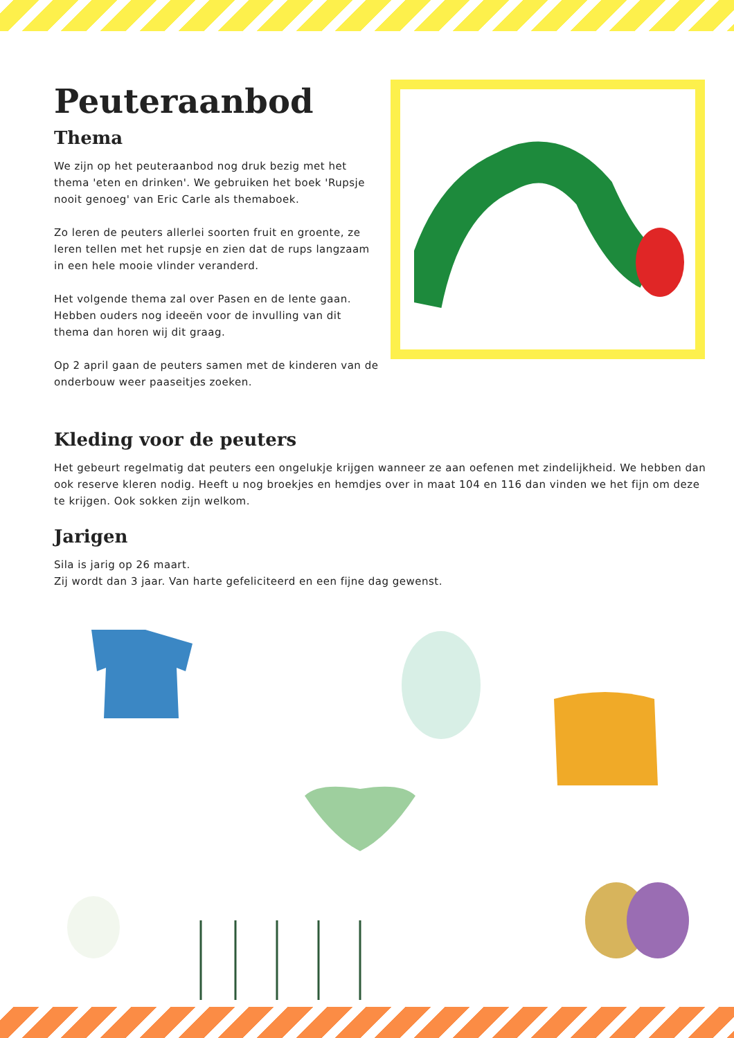Peuteraanbod
Thema
We zijn op het peuteraanbod nog druk bezig met het thema 'eten en drinken'. We gebruiken het boek 'Rupsje nooit genoeg' van Eric Carle als themaboek.
Zo leren de peuters allerlei soorten fruit en groente, ze leren tellen met het rupsje en zien dat de rups langzaam in een hele mooie vlinder veranderd.
Het volgende thema zal over Pasen en de lente gaan. Hebben ouders nog ideeën voor de invulling van dit thema dan horen wij dit graag.
Op 2 april gaan de peuters samen met de kinderen van de onderbouw weer paaseitjes zoeken.
Kleding voor de peuters
Het gebeurt regelmatig dat peuters een ongelukje krijgen wanneer ze aan oefenen met zindelijkheid. We hebben dan ook reserve kleren nodig. Heeft u nog broekjes en hemdjes over in maat 104 en 116 dan vinden we het fijn om deze te krijgen. Ook sokken zijn welkom.
Jarigen
Sila is jarig op 26 maart.
Zij wordt dan 3 jaar. Van harte gefeliciteerd en een fijne dag gewenst.